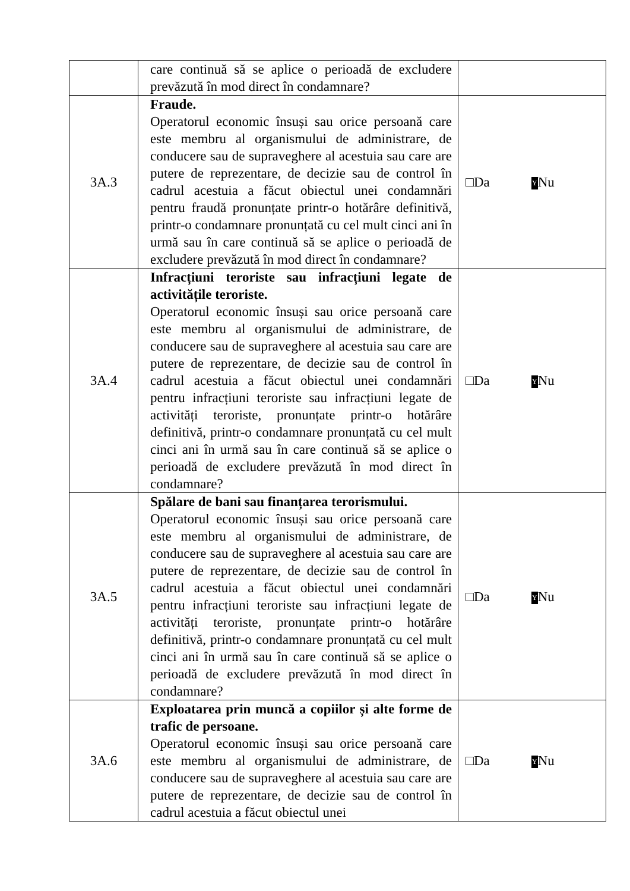| | care continuă să se aplice o perioadă de excludere prevăzută în mod direct în condamnare? | |
| 3A.3 | Fraude. Operatorul economic însuși sau orice persoană care este membru al organismului de administrare, de conducere sau de supraveghere al acestuia sau care are putere de reprezentare, de decizie sau de control în cadrul acestuia a făcut obiectul unei condamnări pentru fraudă pronunțate printr-o hotărâre definitivă, printr-o condamnare pronunțată cu cel mult cinci ani în urmă sau în care continuă să se aplice o perioadă de excludere prevăzută în mod direct în condamnare? | □Da Y Nu |
| 3A.4 | Infracțiuni teroriste sau infracțiuni legate de activitățile teroriste. Operatorul economic însuși sau orice persoană care este membru al organismului de administrare, de conducere sau de supraveghere al acestuia sau care are putere de reprezentare, de decizie sau de control în cadrul acestuia a făcut obiectul unei condamnări pentru infracțiuni teroriste sau infracțiuni legate de activități teroriste, pronunțate printr-o hotărâre definitivă, printr-o condamnare pronunțată cu cel mult cinci ani în urmă sau în care continuă să se aplice o perioadă de excludere prevăzută în mod direct în condamnare? | □Da Y Nu |
| 3A.5 | Spălare de bani sau finanțarea terorismului. Operatorul economic însuși sau orice persoană care este membru al organismului de administrare, de conducere sau de supraveghere al acestuia sau care are putere de reprezentare, de decizie sau de control în cadrul acestuia a făcut obiectul unei condamnări pentru infracțiuni teroriste sau infracțiuni legate de activități teroriste, pronunțate printr-o hotărâre definitivă, printr-o condamnare pronunțată cu cel mult cinci ani în urmă sau în care continuă să se aplice o perioadă de excludere prevăzută în mod direct în condamnare? | □Da Y Nu |
| 3A.6 | Exploatarea prin muncă a copiilor și alte forme de trafic de persoane. Operatorul economic însuși sau orice persoană care este membru al organismului de administrare, de conducere sau de supraveghere al acestuia sau care are putere de reprezentare, de decizie sau de control în cadrul acestuia a făcut obiectul unei | □Da Y Nu |